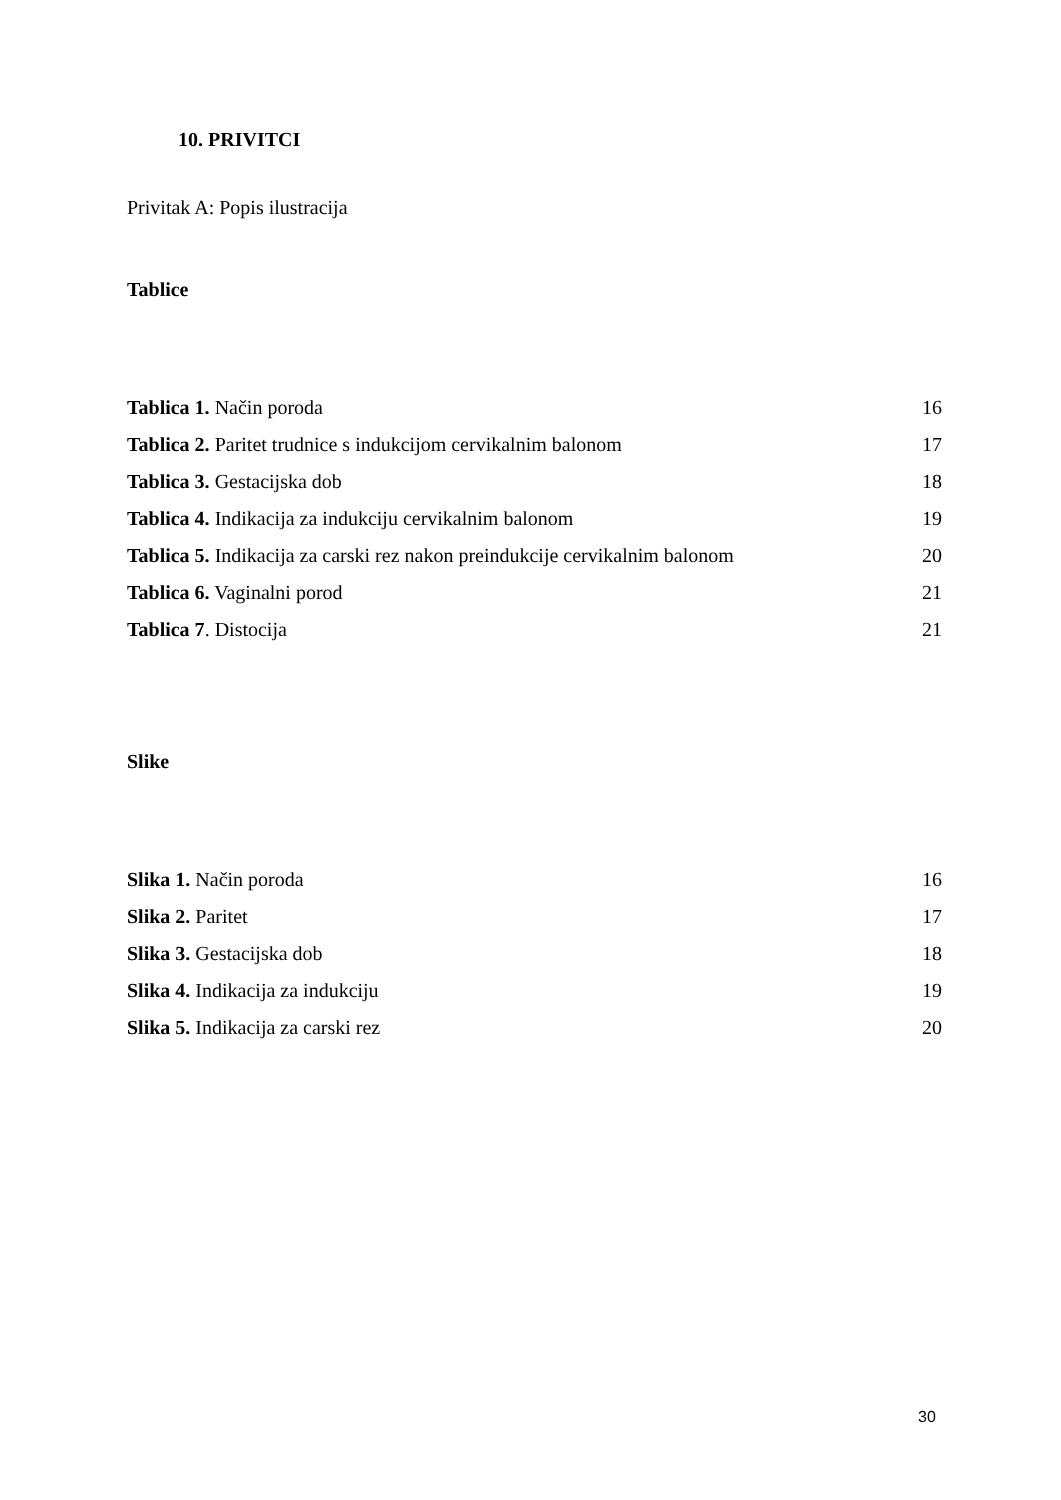10. PRIVITCI
Privitak A: Popis ilustracija
Tablice
| Tablica 1. Način poroda | 16 |
| Tablica 2. Paritet trudnice s indukcijom cervikalnim balonom | 17 |
| Tablica 3. Gestacijska dob | 18 |
| Tablica 4. Indikacija za indukciju cervikalnim balonom | 19 |
| Tablica 5. Indikacija za carski rez nakon preindukcije cervikalnim balonom | 20 |
| Tablica 6. Vaginalni porod | 21 |
| Tablica 7 . Distocija | 21 |
Slike
| Slika 1. Način poroda | 16 |
| Slika 2. Paritet | 17 |
| Slika 3. Gestacijska dob | 18 |
| Slika 4. Indikacija za indukciju | 19 |
| Slika 5. Indikacija za carski rez | 20 |
30